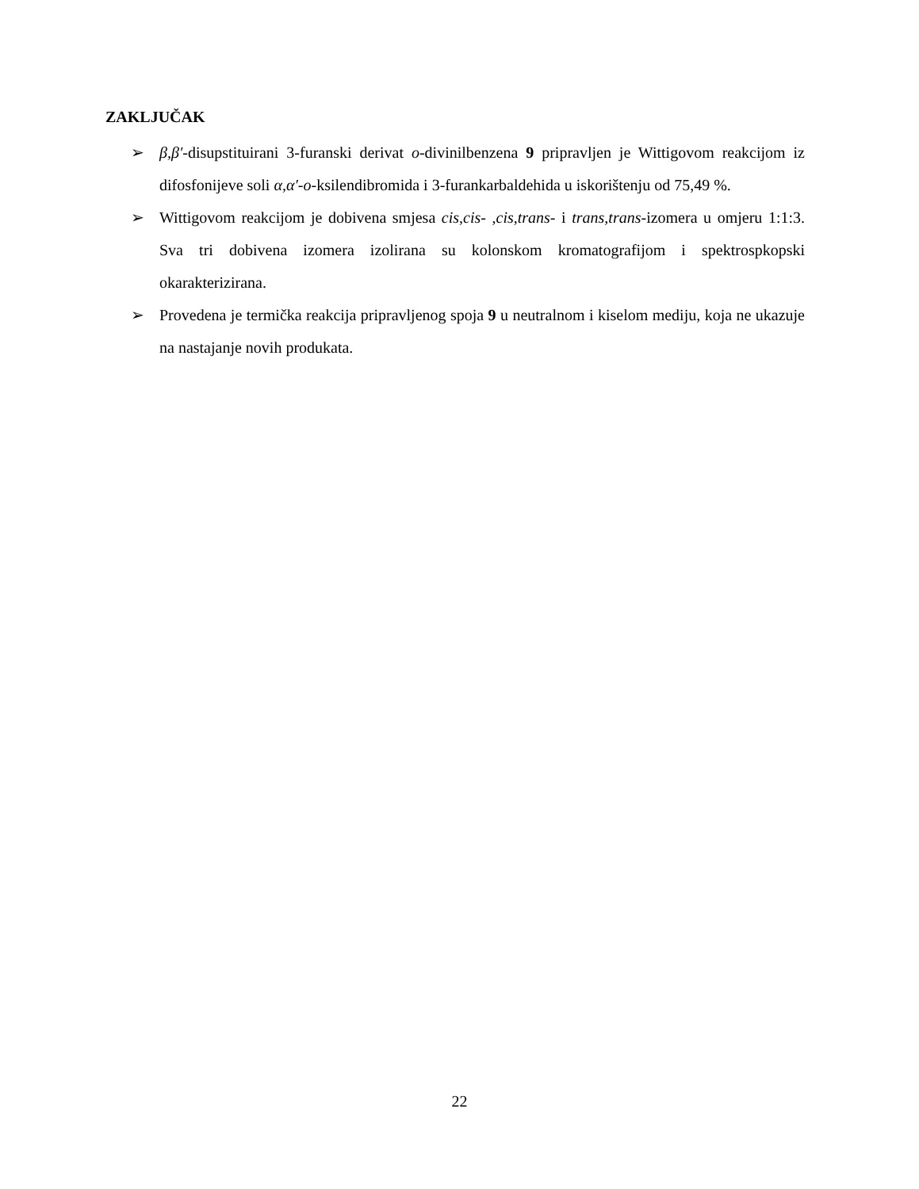ZAKLJUČAK
➢ β,β′-disupstituirani 3-furanski derivat o-divinilbenzena 9 pripravljen je Wittigovom reakcijom iz difosfonijeve soli α,α′-o-ksilendibromida i 3-furankarbaldehida u iskorištenju od 75,49 %.
➢ Wittigovom reakcijom je dobivena smjesa cis,cis- ,cis,trans- i trans,trans-izomera u omjeru 1:1:3. Sva tri dobivena izomera izolirana su kolonskom kromatografijom i spektrospkopski okarakterizirana.
➢ Provedena je termička reakcija pripravljenog spoja 9 u neutralnom i kiselom mediju, koja ne ukazuje na nastajanje novih produkata.
22